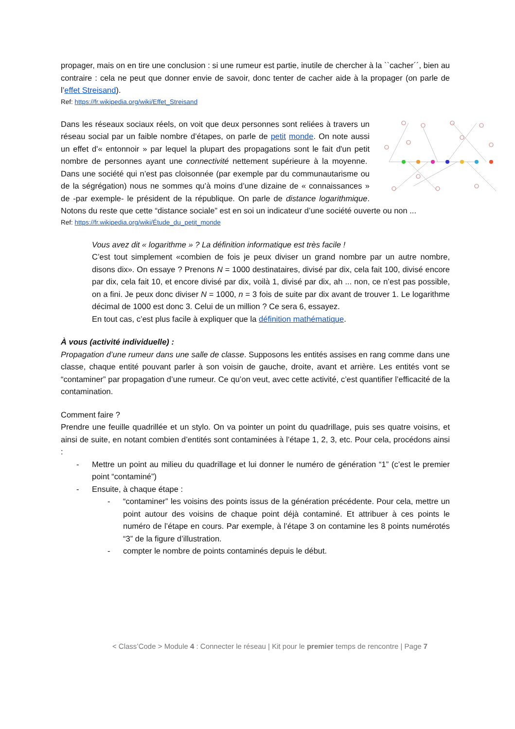propager, mais on en tire une conclusion : si une rumeur est partie, inutile de chercher à la ``cacher´´, bien au contraire : cela ne peut que donner envie de savoir, donc tenter de cacher aide à la propager (on parle de l’effet Streisand).
Ref: https://fr.wikipedia.org/wiki/Effet_Streisand
Dans les réseaux sociaux réels, on voit que deux personnes sont reliées à travers un réseau social par un faible nombre d’étapes, on parle de petit monde. On note aussi un effet d'« entonnoir » par lequel la plupart des propagations sont le fait d'un petit nombre de personnes ayant une connectivité nettement supérieure à la moyenne. Dans une société qui n’est pas cloisonnée (par exemple par du communautarisme ou de la ségrégation) nous ne sommes qu’à moins d’une dizaine de « connaissances » de -par exemple- le président de la république. On parle de distance logarithmique. Notons du reste que cette “distance sociale” est en soi un indicateur d’une société ouverte ou non ...
Ref: https://fr.wikipedia.org/wiki/Étude_du_petit_monde
Vous avez dit « logarithme » ? La définition informatique est très facile !
C’est tout simplement «combien de fois je peux diviser un grand nombre par un autre nombre, disons dix». On essaye ? Prenons N = 1000 destinataires, divisé par dix, cela fait 100, divisé encore par dix, cela fait 10, et encore divisé par dix, voilà 1, divisé par dix, ah ... non, ce n’est pas possible, on a fini. Je peux donc diviser N = 1000, n = 3 fois de suite par dix avant de trouver 1. Le logarithme décimal de 1000 est donc 3. Celui de un million ? Ce sera 6, essayez.
En tout cas, c’est plus facile à expliquer que la définition mathématique.
À vous (activité individuelle) :
Propagation d’une rumeur dans une salle de classe. Supposons les entités assises en rang comme dans une classe, chaque entité pouvant parler à son voisin de gauche, droite, avant et arrière. Les entités vont se “contaminer” par propagation d’une rumeur. Ce qu’on veut, avec cette activité, c’est quantifier l’efficacité de la contamination.
Comment faire ?
Prendre une feuille quadrillée et un stylo. On va pointer un point du quadrillage, puis ses quatre voisins, et ainsi de suite, en notant combien d’entités sont contaminées à l’étape 1, 2, 3, etc. Pour cela, procédons ainsi :
- Mettre un point au milieu du quadrillage et lui donner le numéro de génération “1” (c’est le premier point “contaminé”)
- Ensuite, à chaque étape :
- “contaminer” les voisins des points issus de la génération précédente. Pour cela, mettre un point autour des voisins de chaque point déjà contaminé. Et attribuer à ces points le numéro de l’étape en cours. Par exemple, à l’étape 3 on contamine les 8 points numérotés “3” de la figure d’illustration.
- compter le nombre de points contaminés depuis le début.
< Class’Code > Module 4 : Connecter le réseau | Kit pour le premier temps de rencontre | Page 7